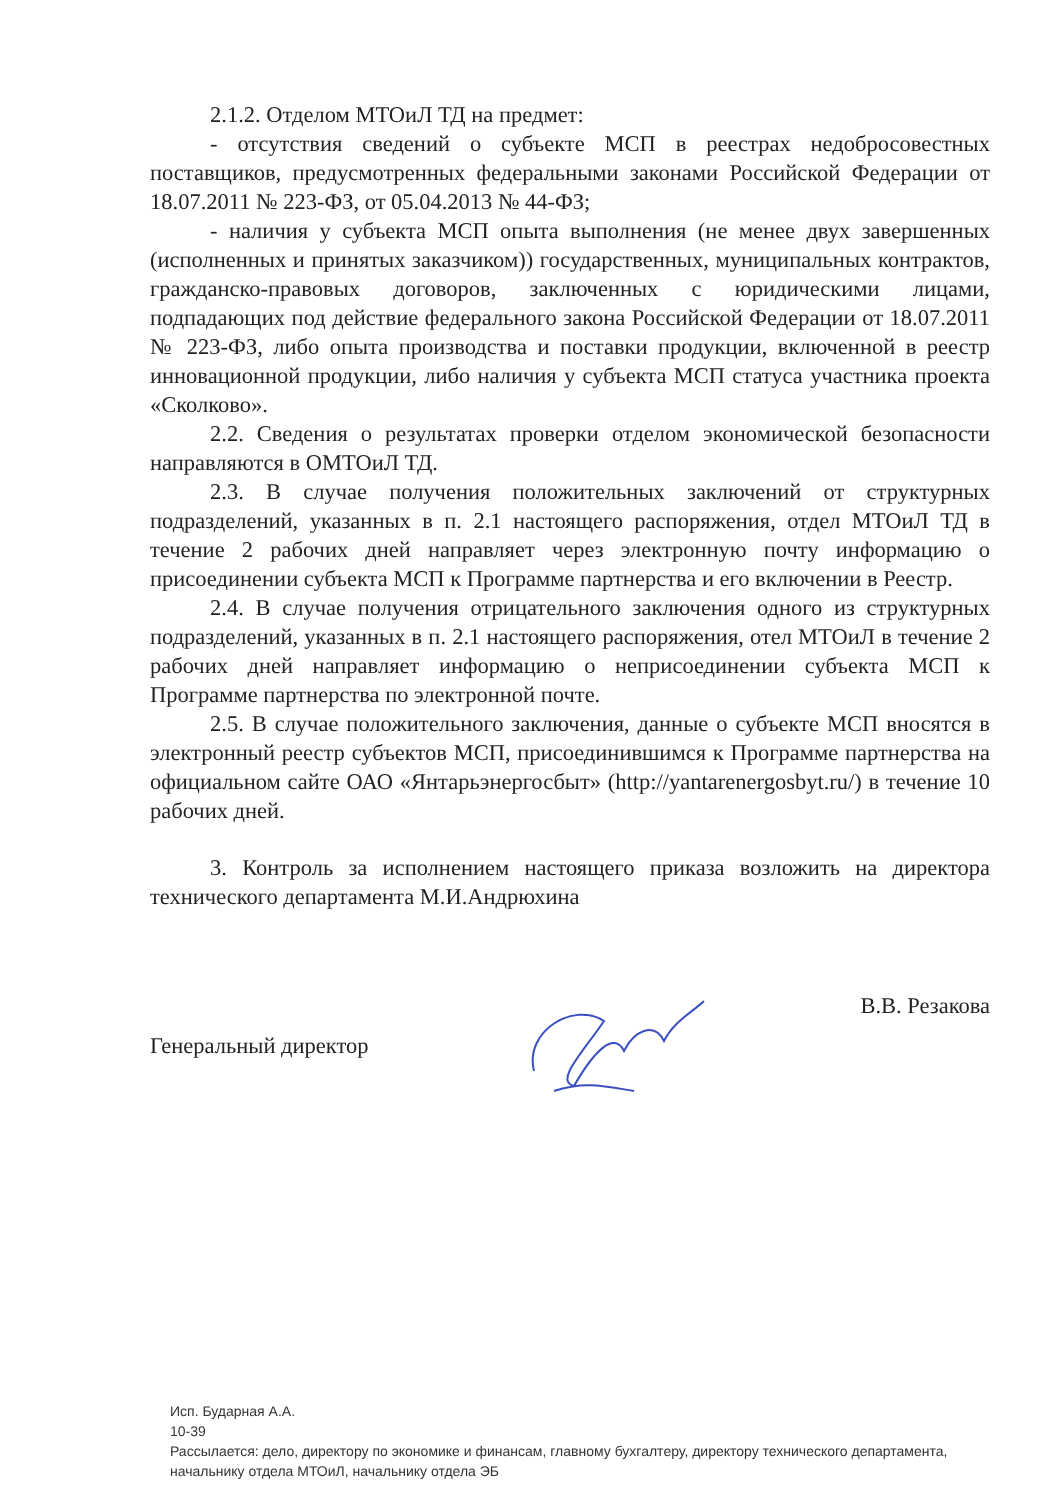2.1.2. Отделом МТОиЛ ТД на предмет:
- отсутствия сведений о субъекте МСП в реестрах недобросовестных поставщиков, предусмотренных федеральными законами Российской Федерации от 18.07.2011 № 223-ФЗ, от 05.04.2013 № 44-ФЗ;
- наличия у субъекта МСП опыта выполнения (не менее двух завершенных (исполненных и принятых заказчиком)) государственных, муниципальных контрактов, гражданско-правовых договоров, заключенных с юридическими лицами, подпадающих под действие федерального закона Российской Федерации от 18.07.2011 № 223-ФЗ, либо опыта производства и поставки продукции, включенной в реестр инновационной продукции, либо наличия у субъекта МСП статуса участника проекта «Сколково».
2.2. Сведения о результатах проверки отделом экономической безопасности направляются в ОМТОиЛ ТД.
2.3. В случае получения положительных заключений от структурных подразделений, указанных в п. 2.1 настоящего распоряжения, отдел МТОиЛ ТД в течение 2 рабочих дней направляет через электронную почту информацию о присоединении субъекта МСП к Программе партнерства и его включении в Реестр.
2.4. В случае получения отрицательного заключения одного из структурных подразделений, указанных в п. 2.1 настоящего распоряжения, отел МТОиЛ в течение 2 рабочих дней направляет информацию о неприсоединении субъекта МСП к Программе партнерства по электронной почте.
2.5. В случае положительного заключения, данные о субъекте МСП вносятся в электронный реестр субъектов МСП, присоединившимся к Программе партнерства на официальном сайте ОАО «Янтарьэнергосбыт» (http://yantarenergosbyt.ru/) в течение 10 рабочих дней.
3. Контроль за исполнением настоящего приказа возложить на директора технического департамента М.И.Андрюхина
Генеральный директор В.В. Резакова
Исп. Бударная А.А.
10-39
Рассылается: дело, директору по экономике и финансам, главному бухгалтеру, директору технического департамента, начальнику отдела МТОиЛ, начальнику отдела ЭБ